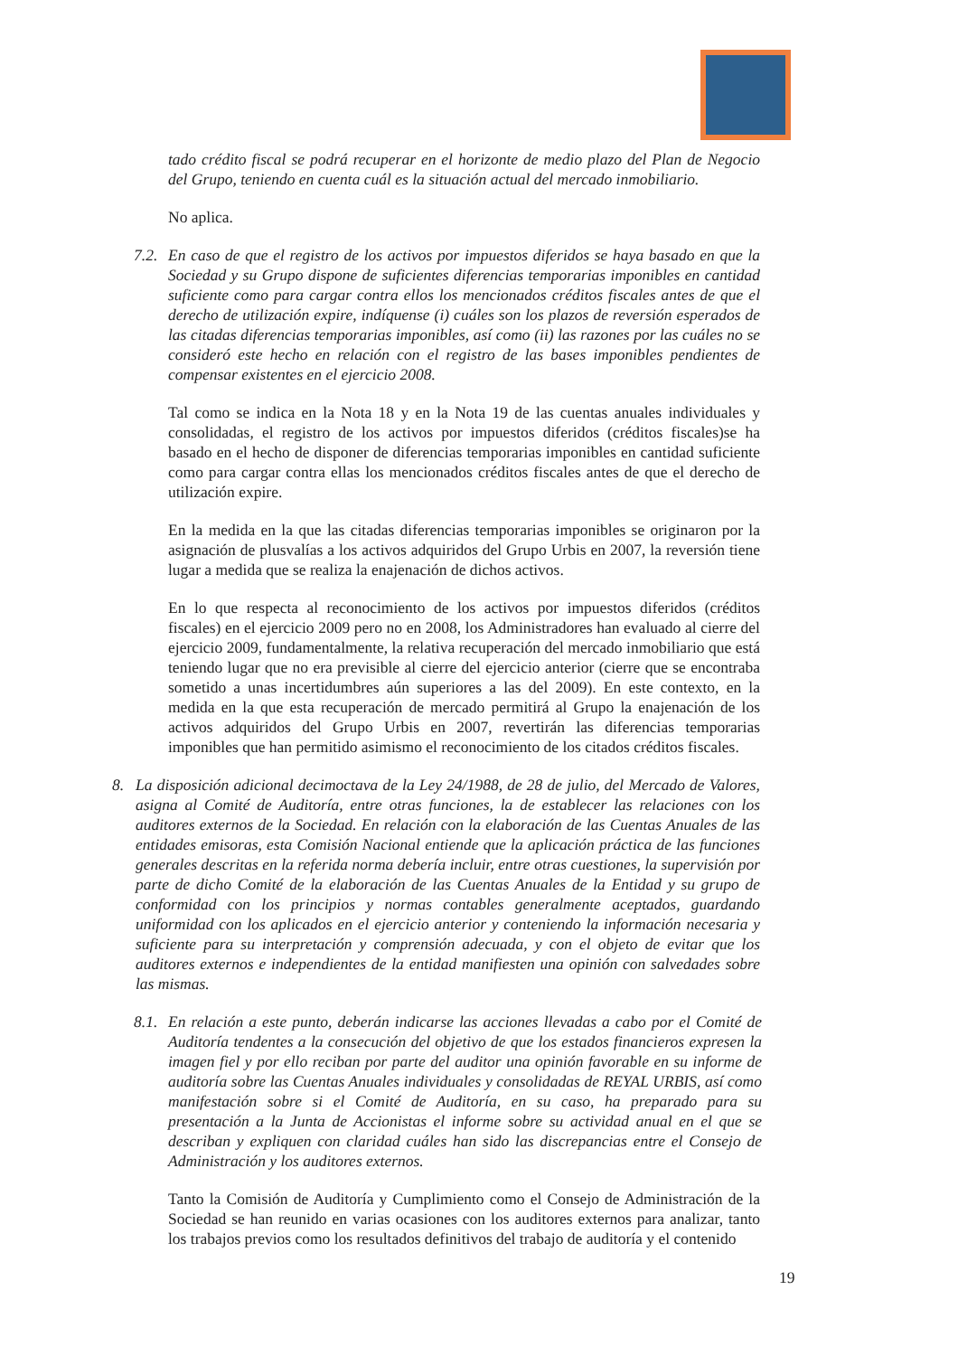tado crédito fiscal se podrá recuperar en el horizonte de medio plazo del Plan de Negocio del Grupo, teniendo en cuenta cuál es la situación actual del mercado inmobiliario.
No aplica.
7.2.
En caso de que el registro de los activos por impuestos diferidos se haya basado en que la Sociedad y su Grupo dispone de suficientes diferencias temporarias imponibles en cantidad suficiente como para cargar contra ellos los mencionados créditos fiscales antes de que el derecho de utilización expire, indíquense (i) cuáles son los plazos de reversión esperados de las citadas diferencias temporarias imponibles, así como (ii) las razones por las cuáles no se consideró este hecho en relación con el registro de las bases imponibles pendientes de compensar existentes en el ejercicio 2008.
Tal como se indica en la Nota 18 y en la Nota 19 de las cuentas anuales individuales y consolidadas, el registro de los activos por impuestos diferidos (créditos fiscales)se ha basado en el hecho de disponer de diferencias temporarias imponibles en cantidad suficiente como para cargar contra ellas los mencionados créditos fiscales antes de que el derecho de utilización expire.
En la medida en la que las citadas diferencias temporarias imponibles se originaron por la asignación de plusvalías a los activos adquiridos del Grupo Urbis en 2007, la reversión tiene lugar a medida que se realiza la enajenación de dichos activos.
En lo que respecta al reconocimiento de los activos por impuestos diferidos (créditos fiscales) en el ejercicio 2009 pero no en 2008, los Administradores han evaluado al cierre del ejercicio 2009, fundamentalmente, la relativa recuperación del mercado inmobiliario que está teniendo lugar que no era previsible al cierre del ejercicio anterior (cierre que se encontraba sometido a unas incertidumbres aún superiores a las del 2009). En este contexto, en la medida en la que esta recuperación de mercado permitirá al Grupo la enajenación de los activos adquiridos del Grupo Urbis en 2007, revertirán las diferencias temporarias imponibles que han permitido asimismo el reconocimiento de los citados créditos fiscales.
8. La disposición adicional decimoctava de la Ley 24/1988, de 28 de julio, del Mercado de Valores, asigna al Comité de Auditoría, entre otras funciones, la de establecer las relaciones con los auditores externos de la Sociedad. En relación con la elaboración de las Cuentas Anuales de las entidades emisoras, esta Comisión Nacional entiende que la aplicación práctica de las funciones generales descritas en la referida norma debería incluir, entre otras cuestiones, la supervisión por parte de dicho Comité de la elaboración de las Cuentas Anuales de la Entidad y su grupo de conformidad con los principios y normas contables generalmente aceptados, guardando uniformidad con los aplicados en el ejercicio anterior y conteniendo la información necesaria y suficiente para su interpretación y comprensión adecuada, y con el objeto de evitar que los auditores externos e independientes de la entidad manifiesten una opinión con salvedades sobre las mismas.
8.1.
En relación a este punto, deberán indicarse las acciones llevadas a cabo por el Comité de Auditoría tendentes a la consecución del objetivo de que los estados financieros expresen la imagen fiel y por ello reciban por parte del auditor una opinión favorable en su informe de auditoría sobre las Cuentas Anuales individuales y consolidadas de REYAL URBIS, así como manifestación sobre si el Comité de Auditoría, en su caso, ha preparado para su presentación a la Junta de Accionistas el informe sobre su actividad anual en el que se describan y expliquen con claridad cuáles han sido las discrepancias entre el Consejo de Administración y los auditores externos.
Tanto la Comisión de Auditoría y Cumplimiento como el Consejo de Administración de la Sociedad se han reunido en varias ocasiones con los auditores externos para analizar, tanto los trabajos previos como los resultados definitivos del trabajo de auditoría y el contenido
19